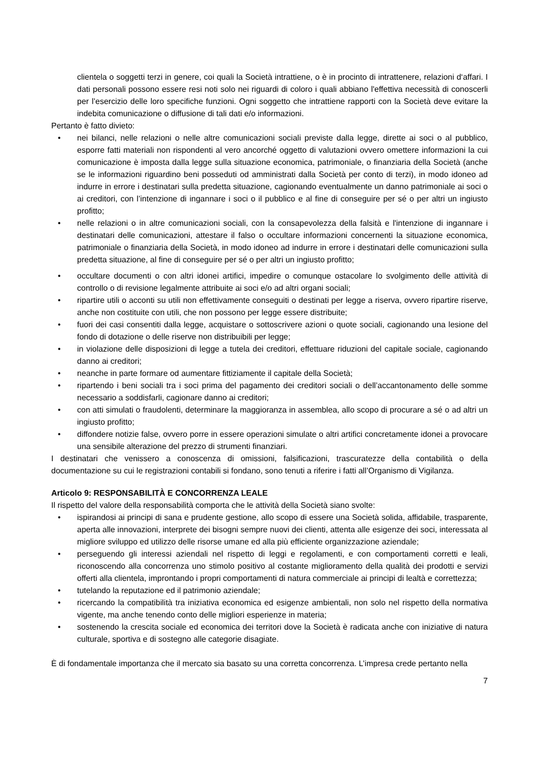clientela o soggetti terzi in genere, coi quali la Società intrattiene, o è in procinto di intrattenere, relazioni d‘affari. I dati personali possono essere resi noti solo nei riguardi di coloro i quali abbiano l'effettiva necessità di conoscerli per l’esercizio delle loro specifiche funzioni. Ogni soggetto che intrattiene rapporti con la Società deve evitare la indebita comunicazione o diffusione di tali dati e/o informazioni.
Pertanto è fatto divieto:
• nei bilanci, nelle relazioni o nelle altre comunicazioni sociali previste dalla legge, dirette ai soci o al pubblico, esporre fatti materiali non rispondenti al vero ancorché oggetto di valutazioni ovvero omettere informazioni la cui comunicazione è imposta dalla legge sulla situazione economica, patrimoniale, o finanziaria della Società (anche se le informazioni riguardino beni posseduti od amministrati dalla Società per conto di terzi), in modo idoneo ad indurre in errore i destinatari sulla predetta situazione, cagionando eventualmente un danno patrimoniale ai soci o ai creditori, con l’intenzione di ingannare i soci o il pubblico e al fine di conseguire per sé o per altri un ingiusto profitto;
• nelle relazioni o in altre comunicazioni sociali, con la consapevolezza della falsità e l'intenzione di ingannare i destinatari delle comunicazioni, attestare il falso o occultare informazioni concernenti la situazione economica, patrimoniale o finanziaria della Società, in modo idoneo ad indurre in errore i destinatari delle comunicazioni sulla predetta situazione, al fine di conseguire per sé o per altri un ingiusto profitto;
• occultare documenti o con altri idonei artifici, impedire o comunque ostacolare lo svolgimento delle attività di controllo o di revisione legalmente attribuite ai soci e/o ad altri organi sociali;
• ripartire utili o acconti su utili non effettivamente conseguiti o destinati per legge a riserva, ovvero ripartire riserve, anche non costituite con utili, che non possono per legge essere distribuite;
• fuori dei casi consentiti dalla legge, acquistare o sottoscrivere azioni o quote sociali, cagionando una lesione del fondo di dotazione o delle riserve non distribuibili per legge;
• in violazione delle disposizioni di legge a tutela dei creditori, effettuare riduzioni del capitale sociale, cagionando danno ai creditori;
• neanche in parte formare od aumentare fittiziamente il capitale della Società;
• ripartendo i beni sociali tra i soci prima del pagamento dei creditori sociali o dell’accantonamento delle somme necessario a soddisfarli, cagionare danno ai creditori;
• con atti simulati o fraudolenti, determinare la maggioranza in assemblea, allo scopo di procurare a sé o ad altri un ingiusto profitto;
• diffondere notizie false, ovvero porre in essere operazioni simulate o altri artifici concretamente idonei a provocare una sensibile alterazione del prezzo di strumenti finanziari.
I destinatari che venissero a conoscenza di omissioni, falsificazioni, trascuratezze della contabilità o della documentazione su cui le registrazioni contabili si fondano, sono tenuti a riferire i fatti all’Organismo di Vigilanza.
Articolo 9: RESPONSABILITÀ E CONCORRENZA LEALE
Il rispetto del valore della responsabilità comporta che le attività della Società siano svolte:
• ispirandosi ai principi di sana e prudente gestione, allo scopo di essere una Società solida, affidabile, trasparente, aperta alle innovazioni, interprete dei bisogni sempre nuovi dei clienti, attenta alle esigenze dei soci, interessata al migliore sviluppo ed utilizzo delle risorse umane ed alla più efficiente organizzazione aziendale;
• perseguendo gli interessi aziendali nel rispetto di leggi e regolamenti, e con comportamenti corretti e leali, riconoscendo alla concorrenza uno stimolo positivo al costante miglioramento della qualità dei prodotti e servizi offerti alla clientela, improntando i propri comportamenti di natura commerciale ai principi di lealtà e correttezza;
• tutelando la reputazione ed il patrimonio aziendale;
• ricercando la compatibilità tra iniziativa economica ed esigenze ambientali, non solo nel rispetto della normativa vigente, ma anche tenendo conto delle migliori esperienze in materia;
• sostenendo la crescita sociale ed economica dei territori dove la Società è radicata anche con iniziative di natura culturale, sportiva e di sostegno alle categorie disagiate.
È di fondamentale importanza che il mercato sia basato su una corretta concorrenza. L’impresa crede pertanto nella
7